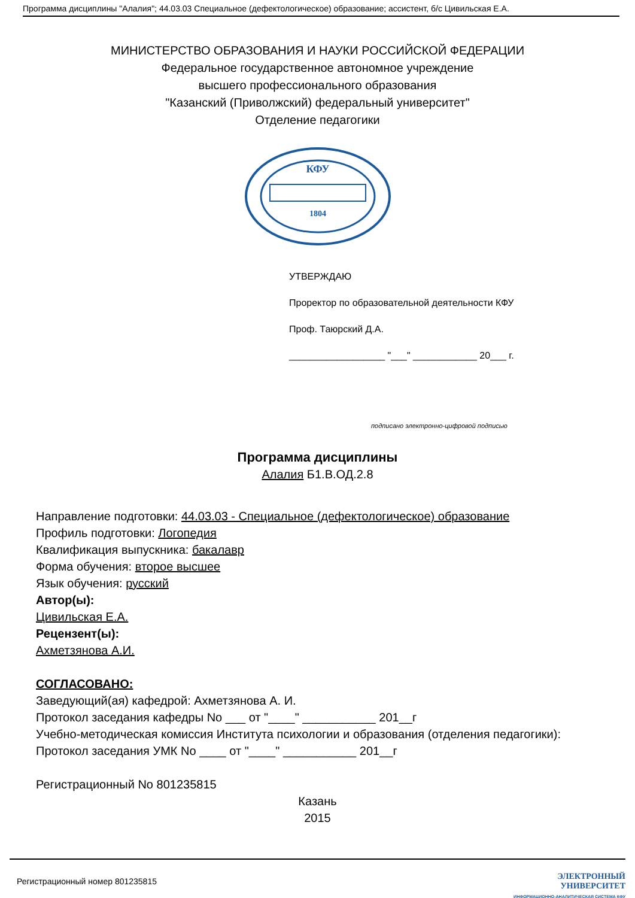Программа дисциплины "Алалия"; 44.03.03 Специальное (дефектологическое) образование; ассистент, б/с Цивильская Е.А.
МИНИСТЕРСТВО ОБРАЗОВАНИЯ И НАУКИ РОССИЙСКОЙ ФЕДЕРАЦИИ
Федеральное государственное автономное учреждение
высшего профессионального образования
"Казанский (Приволжский) федеральный университет"
Отделение педагогики
КФУ
1804
УТВЕРЖДАЮ
Проректор по образовательной деятельности КФУ
Проф. Таюрский Д.А.
__________________ "___" ____________ 20___ г.
подписано электронно-цифровой подписью
Программа дисциплины
Алалия Б1.В.ОД.2.8
Направление подготовки: 44.03.03 - Специальное (дефектологическое) образование
Профиль подготовки: Логопедия
Квалификация выпускника: бакалавр
Форма обучения: второе высшее
Язык обучения: русский
Автор(ы):
Цивильская Е.А.
Рецензент(ы):
Ахметзянова А.И.
СОГЛАСОВАНО:
Заведующий(ая) кафедрой: Ахметзянова А. И.
Протокол заседания кафедры No ___ от "____" ___________ 201__г
Учебно-методическая комиссия Института психологии и образования (отделения педагогики):
Протокол заседания УМК No ____ от "____" ___________ 201__г
Регистрационный No 801235815
Казань
2015
Регистрационный номер 801235815
ЭЛЕКТРОННЫЙ
УНИВЕРСИТЕТ
ИНФОРМАЦИОННО-АНАЛИТИЧЕСКАЯ СИСТЕМА КФУ